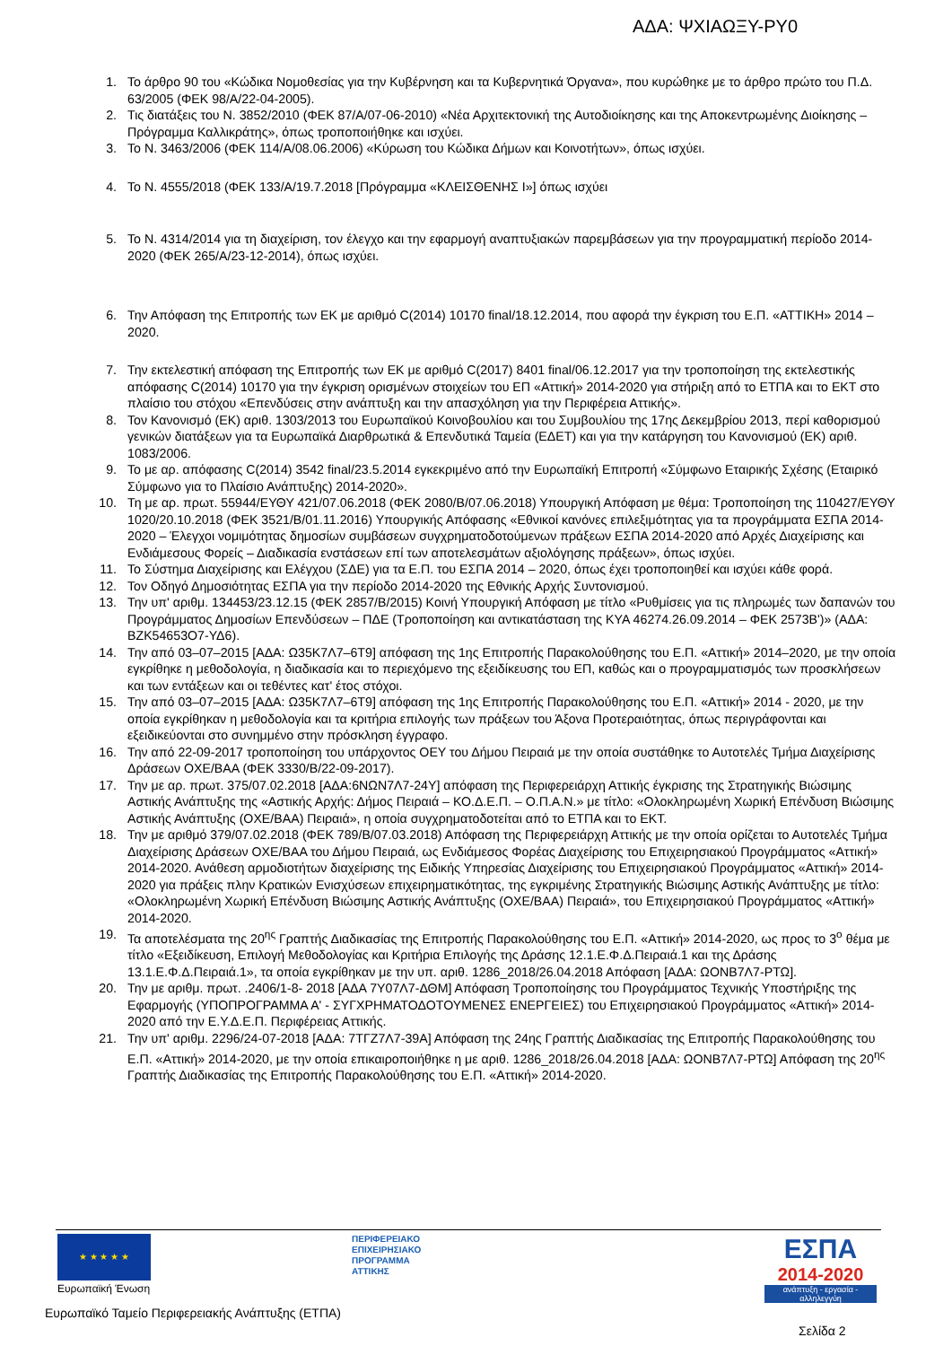ΑΔΑ: ΨΧΙΑΩΞΥ-ΡΥ0
1. Το άρθρο 90 του «Κώδικα Νομοθεσίας για την Κυβέρνηση και τα Κυβερνητικά Όργανα», που κυρώθηκε με το άρθρο πρώτο του Π.Δ. 63/2005 (ΦΕΚ 98/Α/22-04-2005).
2. Τις διατάξεις του Ν. 3852/2010 (ΦΕΚ 87/Α/07-06-2010) «Νέα Αρχιτεκτονική της Αυτοδιοίκησης και της Αποκεντρωμένης Διοίκησης – Πρόγραμμα Καλλικράτης», όπως τροποποιήθηκε και ισχύει.
3. Το Ν. 3463/2006 (ΦΕΚ 114/Α/08.06.2006) «Κύρωση του Κώδικα Δήμων και Κοινοτήτων», όπως ισχύει.
4. Το Ν. 4555/2018 (ΦΕΚ 133/Α/19.7.2018 [Πρόγραμμα «ΚΛΕΙΣΘΕΝΗΣ Ι»] όπως ισχύει
5. Το Ν. 4314/2014 για τη διαχείριση, τον έλεγχο και την εφαρμογή αναπτυξιακών παρεμβάσεων για την προγραμματική περίοδο 2014-2020 (ΦΕΚ 265/Α/23-12-2014), όπως ισχύει.
6. Την Απόφαση της Επιτροπής των ΕΚ με αριθμό C(2014) 10170 final/18.12.2014, που αφορά την έγκριση του Ε.Π. «ΑΤΤΙΚΗ» 2014 – 2020.
7. Την εκτελεστική απόφαση της Επιτροπής των ΕΚ με αριθμό C(2017) 8401 final/06.12.2017 για την τροποποίηση της εκτελεστικής απόφασης C(2014) 10170 για την έγκριση ορισμένων στοιχείων του ΕΠ «Αττική» 2014-2020 για στήριξη από το ΕΤΠΑ και το ΕΚΤ στο πλαίσιο του στόχου «Επενδύσεις στην ανάπτυξη και την απασχόληση για την Περιφέρεια Αττικής».
8. Τον Κανονισμό (ΕΚ) αριθ. 1303/2013 του Ευρωπαϊκού Κοινοβουλίου και του Συμβουλίου της 17ης Δεκεμβρίου 2013, περί καθορισμού γενικών διατάξεων για τα Ευρωπαϊκά Διαρθρωτικά & Επενδυτικά Ταμεία (ΕΔΕΤ) και για την κατάργηση του Κανονισμού (ΕΚ) αριθ. 1083/2006.
9. Το με αρ. απόφασης C(2014) 3542 final/23.5.2014 εγκεκριμένο από την Ευρωπαϊκή Επιτροπή «Σύμφωνο Εταιρικής Σχέσης (Εταιρικό Σύμφωνο για το Πλαίσιο Ανάπτυξης) 2014-2020».
10. Τη με αρ. πρωτ. 55944/ΕΥΘΥ 421/07.06.2018 (ΦΕΚ 2080/Β/07.06.2018) Υπουργική Απόφαση με θέμα: Τροποποίηση της 110427/ΕΥΘΥ 1020/20.10.2018 (ΦΕΚ 3521/Β/01.11.2016) Υπουργικής Απόφασης «Εθνικοί κανόνες επιλεξιμότητας για τα προγράμματα ΕΣΠΑ 2014-2020 – Έλεγχοι νομιμότητας δημοσίων συμβάσεων συγχρηματοδοτούμενων πράξεων ΕΣΠΑ 2014-2020 από Αρχές Διαχείρισης και Ενδιάμεσους Φορείς – Διαδικασία ενστάσεων επί των αποτελεσμάτων αξιολόγησης πράξεων», όπως ισχύει.
11. Το Σύστημα Διαχείρισης και Ελέγχου (ΣΔΕ) για τα Ε.Π. του ΕΣΠΑ 2014 – 2020, όπως έχει τροποποιηθεί και ισχύει κάθε φορά.
12. Τον Οδηγό Δημοσιότητας ΕΣΠΑ για την περίοδο 2014-2020 της Εθνικής Αρχής Συντονισμού.
13. Την υπ' αριθμ. 134453/23.12.15 (ΦΕΚ 2857/Β/2015) Κοινή Υπουργική Απόφαση με τίτλο «Ρυθμίσεις για τις πληρωμές των δαπανών του Προγράμματος Δημοσίων Επενδύσεων – ΠΔΕ (Τροποποίηση και αντικατάσταση της ΚΥΑ 46274.26.09.2014 – ΦΕΚ 2573Β')» (ΑΔΑ: ΒΖΚ54653Ο7-ΥΔ6).
14. Την από 03–07–2015 [ΑΔΑ: Ω35Κ7Λ7–6Τ9] απόφαση της 1ης Επιτροπής Παρακολούθησης του Ε.Π. «Αττική» 2014–2020, με την οποία εγκρίθηκε η μεθοδολογία, η διαδικασία και το περιεχόμενο της εξειδίκευσης του ΕΠ, καθώς και ο προγραμματισμός των προσκλήσεων και των εντάξεων και οι τεθέντες κατ' έτος στόχοι.
15. Την από 03–07–2015 [ΑΔΑ: Ω35Κ7Λ7–6Τ9] απόφαση της 1ης Επιτροπής Παρακολούθησης του Ε.Π. «Αττική» 2014 - 2020, με την οποία εγκρίθηκαν η μεθοδολογία και τα κριτήρια επιλογής των πράξεων του Άξονα Προτεραιότητας, όπως περιγράφονται και εξειδικεύονται στο συνημμένο στην πρόσκληση έγγραφο.
16. Την από 22-09-2017 τροποποίηση του υπάρχοντος ΟΕΥ του Δήμου Πειραιά με την οποία συστάθηκε το Αυτοτελές Τμήμα Διαχείρισης Δράσεων ΟΧΕ/ΒΑΑ (ΦΕΚ 3330/Β/22-09-2017).
17. Την με αρ. πρωτ. 375/07.02.2018 [ΑΔΑ:6ΝΩΝ7Λ7-24Υ] απόφαση της Περιφερειάρχη Αττικής έγκρισης της Στρατηγικής Βιώσιμης Αστικής Ανάπτυξης της «Αστικής Αρχής: Δήμος Πειραιά – ΚΟ.Δ.Ε.Π. – Ο.Π.Α.Ν.» με τίτλο: «Ολοκληρωμένη Χωρική Επένδυση Βιώσιμης Αστικής Ανάπτυξης (ΟΧΕ/ΒΑΑ) Πειραιά», η οποία συγχρηματοδοτείται από το ΕΤΠΑ και το ΕΚΤ.
18. Την με αριθμό 379/07.02.2018 (ΦΕΚ 789/Β/07.03.2018) Απόφαση της Περιφερειάρχη Αττικής με την οποία ορίζεται το Αυτοτελές Τμήμα Διαχείρισης Δράσεων ΟΧΕ/ΒΑΑ του Δήμου Πειραιά, ως Ενδιάμεσος Φορέας Διαχείρισης του Επιχειρησιακού Προγράμματος «Αττική» 2014-2020. Ανάθεση αρμοδιοτήτων διαχείρισης της Ειδικής Υπηρεσίας Διαχείρισης του Επιχειρησιακού Προγράμματος «Αττική» 2014-2020 για πράξεις πλην Κρατικών Ενισχύσεων επιχειρηματικότητας, της εγκριμένης Στρατηγικής Βιώσιμης Αστικής Ανάπτυξης με τίτλο: «Ολοκληρωμένη Χωρική Επένδυση Βιώσιμης Αστικής Ανάπτυξης (ΟΧΕ/ΒΑΑ) Πειραιά», του Επιχειρησιακού Προγράμματος «Αττική» 2014-2020.
19. Τα αποτελέσματα της 20<sup>ης</sup> Γραπτής Διαδικασίας της Επιτροπής Παρακολούθησης του Ε.Π. «Αττική» 2014-2020, ως προς το 3<sup>ο</sup> θέμα με τίτλο «Εξειδίκευση, Επιλογή Μεθοδολογίας και Κριτήρια Επιλογής της Δράσης 12.1.Ε.Φ.Δ.Πειραιά.1 και της Δράσης 13.1.Ε.Φ.Δ.Πειραιά.1», τα οποία εγκρίθηκαν με την υπ. αριθ. 1286_2018/26.04.2018 Απόφαση [ΑΔΑ: ΩΟΝΒ7Λ7-ΡΤΩ].
20. Την με αριθμ. πρωτ. .2406/1-8- 2018 [ΑΔΑ 7Υ07Λ7-ΔΘΜ] Απόφαση Τροποποίησης του Προγράμματος Τεχνικής Υποστήριξης της Εφαρμογής (ΥΠΟΠΡΟΓΡΑΜΜΑ Α' - ΣΥΓΧΡΗΜΑΤΟΔΟΤΟΥΜΕΝΕΣ ΕΝΕΡΓΕΙΕΣ) του Επιχειρησιακού Προγράμματος «Αττική» 2014-2020 από την Ε.Υ.Δ.Ε.Π. Περιφέρειας Αττικής.
21. Την υπ' αριθμ. 2296/24-07-2018 [ΑΔΑ: 7ΤΓΖ7Λ7-39Α] Απόφαση της 24ης Γραπτής Διαδικασίας της Επιτροπής Παρακολούθησης του Ε.Π. «Αττική» 2014-2020, με την οποία επικαιροποιήθηκε η με αριθ. 1286_2018/26.04.2018 [ΑΔΑ: ΩΟΝΒ7Λ7-ΡΤΩ] Απόφαση της 20<sup>ης</sup> Γραπτής Διαδικασίας της Επιτροπής Παρακολούθησης του Ε.Π. «Αττική» 2014-2020.
★ ★ ★ ★ ★
Ευρωπαϊκή Ένωση
ΠΕΡΙΦΕΡΕΙΑΚΟ
ΕΠΙΧΕΙΡΗΣΙΑΚΟ
ΠΡΟΓΡΑΜΜΑ
ΑΤΤΙΚΗΣ
ΕΣΠΑ
2014-2020
ανάπτυξη - εργασία - αλληλεγγύη
Ευρωπαϊκό Ταμείο Περιφερειακής Ανάπτυξης (ΕΤΠΑ)
Σελίδα 2